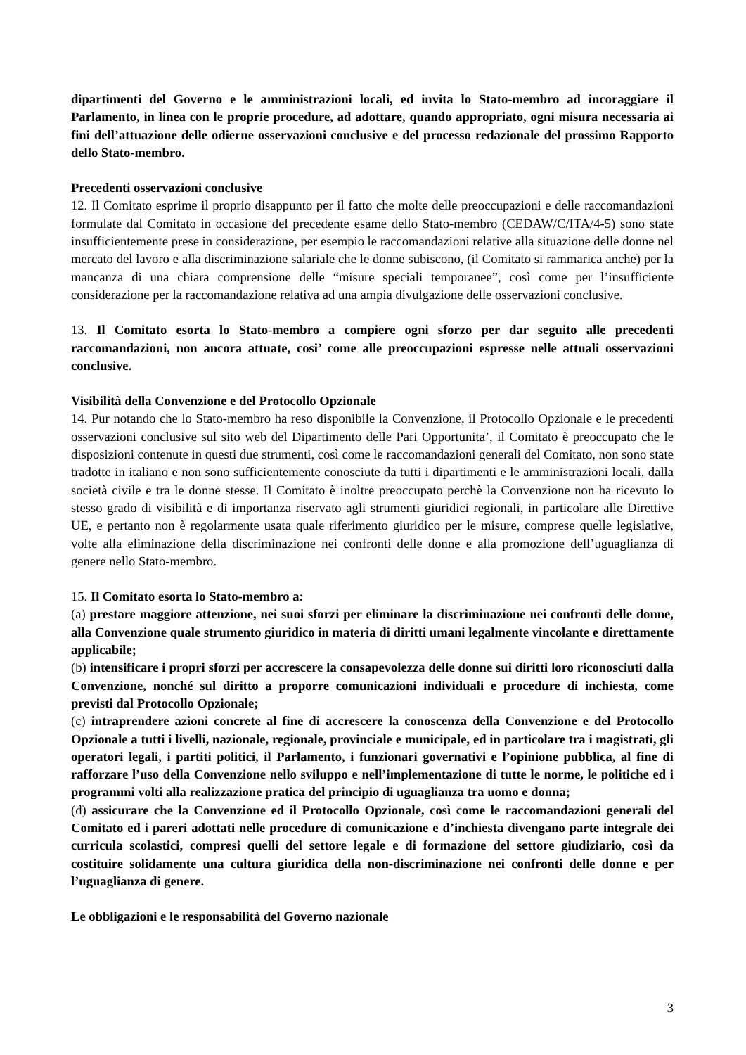dipartimenti del Governo e le amministrazioni locali, ed invita lo Stato-membro ad incoraggiare il Parlamento, in linea con le proprie procedure, ad adottare, quando appropriato, ogni misura necessaria ai fini dell’attuazione delle odierne osservazioni conclusive e del processo redazionale del prossimo Rapporto dello Stato-membro.
Precedenti osservazioni conclusive
12. Il Comitato esprime il proprio disappunto per il fatto che molte delle preoccupazioni e delle raccomandazioni formulate dal Comitato in occasione del precedente esame dello Stato-membro (CEDAW/C/ITA/4-5) sono state insufficientemente prese in considerazione, per esempio le raccomandazioni relative alla situazione delle donne nel mercato del lavoro e alla discriminazione salariale che le donne subiscono, (il Comitato si rammarica anche) per la mancanza di una chiara comprensione delle “misure speciali temporanee”, così come per l’insufficiente considerazione per la raccomandazione relativa ad una ampia divulgazione delle osservazioni conclusive.
13. Il Comitato esorta lo Stato-membro a compiere ogni sforzo per dar seguito alle precedenti raccomandazioni, non ancora attuate, cosi’ come alle preoccupazioni espresse nelle attuali osservazioni conclusive.
Visibilità della Convenzione e del Protocollo Opzionale
14. Pur notando che lo Stato-membro ha reso disponibile la Convenzione, il Protocollo Opzionale e le precedenti osservazioni conclusive sul sito web del Dipartimento delle Pari Opportunita’, il Comitato è preoccupato che le disposizioni contenute in questi due strumenti, così come le raccomandazioni generali del Comitato, non sono state tradotte in italiano e non sono sufficientemente conosciute da tutti i dipartimenti e le amministrazioni locali, dalla società civile e tra le donne stesse. Il Comitato è inoltre preoccupato perchè la Convenzione non ha ricevuto lo stesso grado di visibilità e di importanza riservato agli strumenti giuridici regionali, in particolare alle Direttive UE, e pertanto non è regolarmente usata quale riferimento giuridico per le misure, comprese quelle legislative, volte alla eliminazione della discriminazione nei confronti delle donne e alla promozione dell’uguaglianza di genere nello Stato-membro.
15. Il Comitato esorta lo Stato-membro a:
(a) prestare maggiore attenzione, nei suoi sforzi per eliminare la discriminazione nei confronti delle donne, alla Convenzione quale strumento giuridico in materia di diritti umani legalmente vincolante e direttamente applicabile;
(b) intensificare i propri sforzi per accrescere la consapevolezza delle donne sui diritti loro riconosciuti dalla Convenzione, nonché sul diritto a proporre comunicazioni individuali e procedure di inchiesta, come previsti dal Protocollo Opzionale;
(c) intraprendere azioni concrete al fine di accrescere la conoscenza della Convenzione e del Protocollo Opzionale a tutti i livelli, nazionale, regionale, provinciale e municipale, ed in particolare tra i magistrati, gli operatori legali, i partiti politici, il Parlamento, i funzionari governativi e l’opinione pubblica, al fine di rafforzare l’uso della Convenzione nello sviluppo e nell’implementazione di tutte le norme, le politiche ed i programmi volti alla realizzazione pratica del principio di uguaglianza tra uomo e donna;
(d) assicurare che la Convenzione ed il Protocollo Opzionale, così come le raccomandazioni generali del Comitato ed i pareri adottati nelle procedure di comunicazione e d’inchiesta divengano parte integrale dei curricula scolastici, compresi quelli del settore legale e di formazione del settore giudiziario, così da costituire solidamente una cultura giuridica della non-discriminazione nei confronti delle donne e per l’uguaglianza di genere.
Le obbligazioni e le responsabilità del Governo nazionale
3